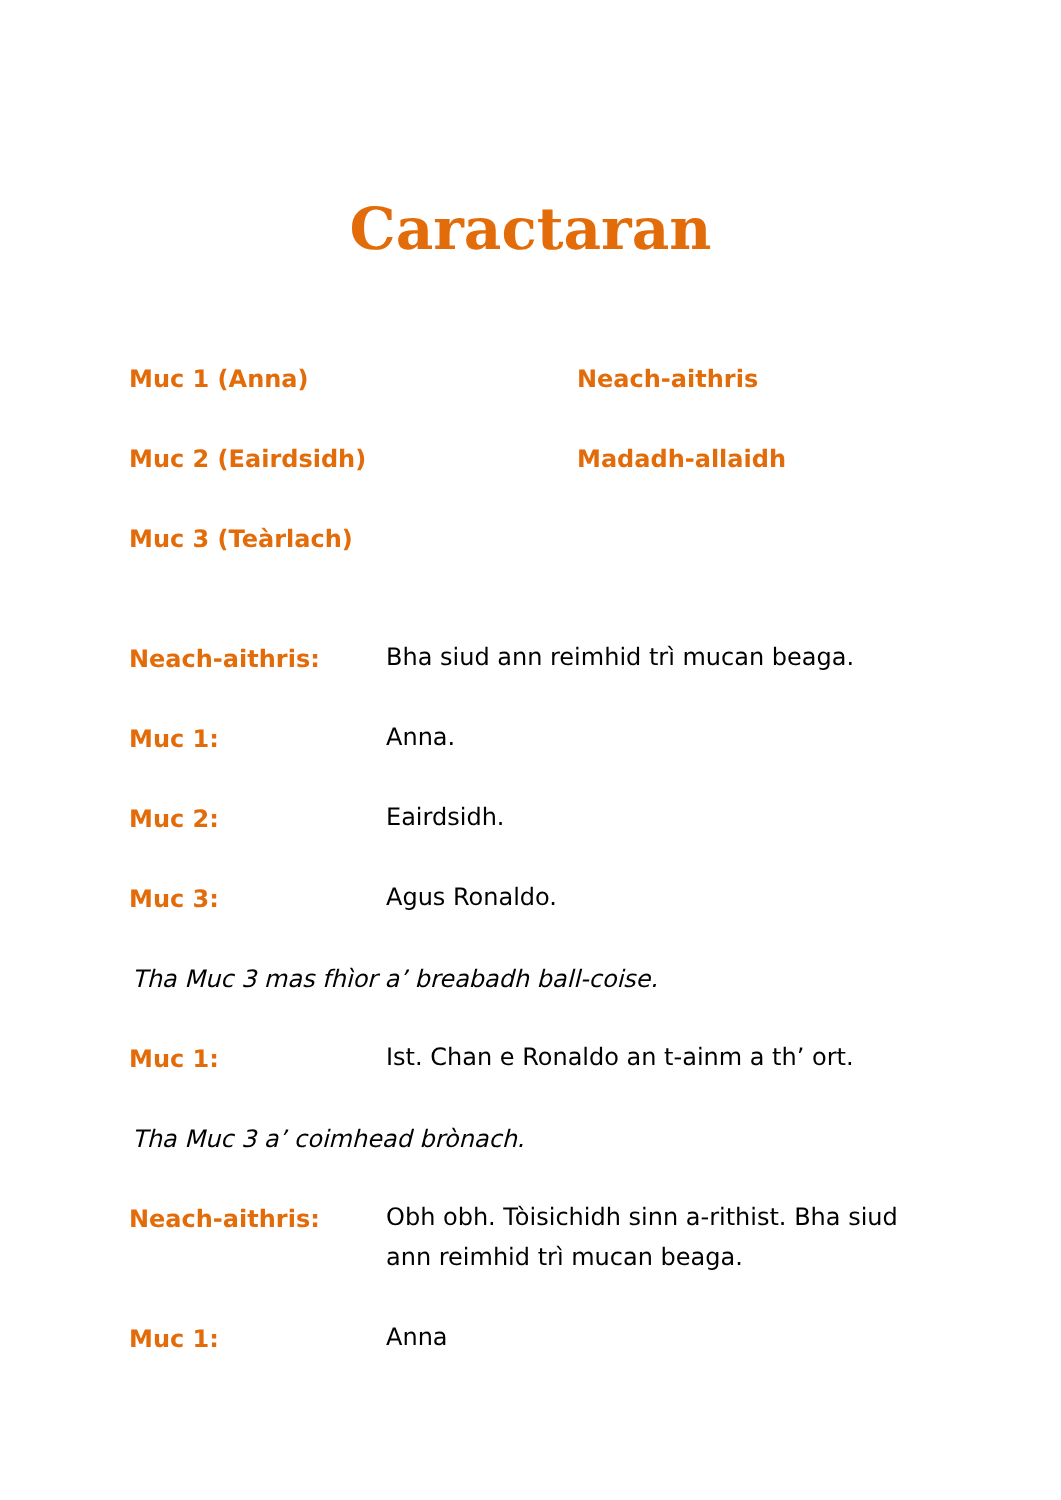Caractaran
Muc 1 (Anna) Neach-aithris
Muc 2 (Eairdsidh) Madadh-allaidh
Muc 3 (Teàrlach)
Neach-aithris:
Bha siud ann reimhid trì mucan beaga.
Muc 1:
Anna.
Muc 2:
Eairdsidh.
Muc 3:
Agus Ronaldo.
Tha Muc 3 mas fhìor a’ breabadh ball-coise.
Muc 1:
Ist. Chan e Ronaldo an t-ainm a th’ ort.
Tha Muc 3 a’ coimhead brònach.
Neach-aithris:
Obh obh. Tòisichidh sinn a-rithist. Bha siud ann reimhid trì mucan beaga.
Muc 1:
Anna